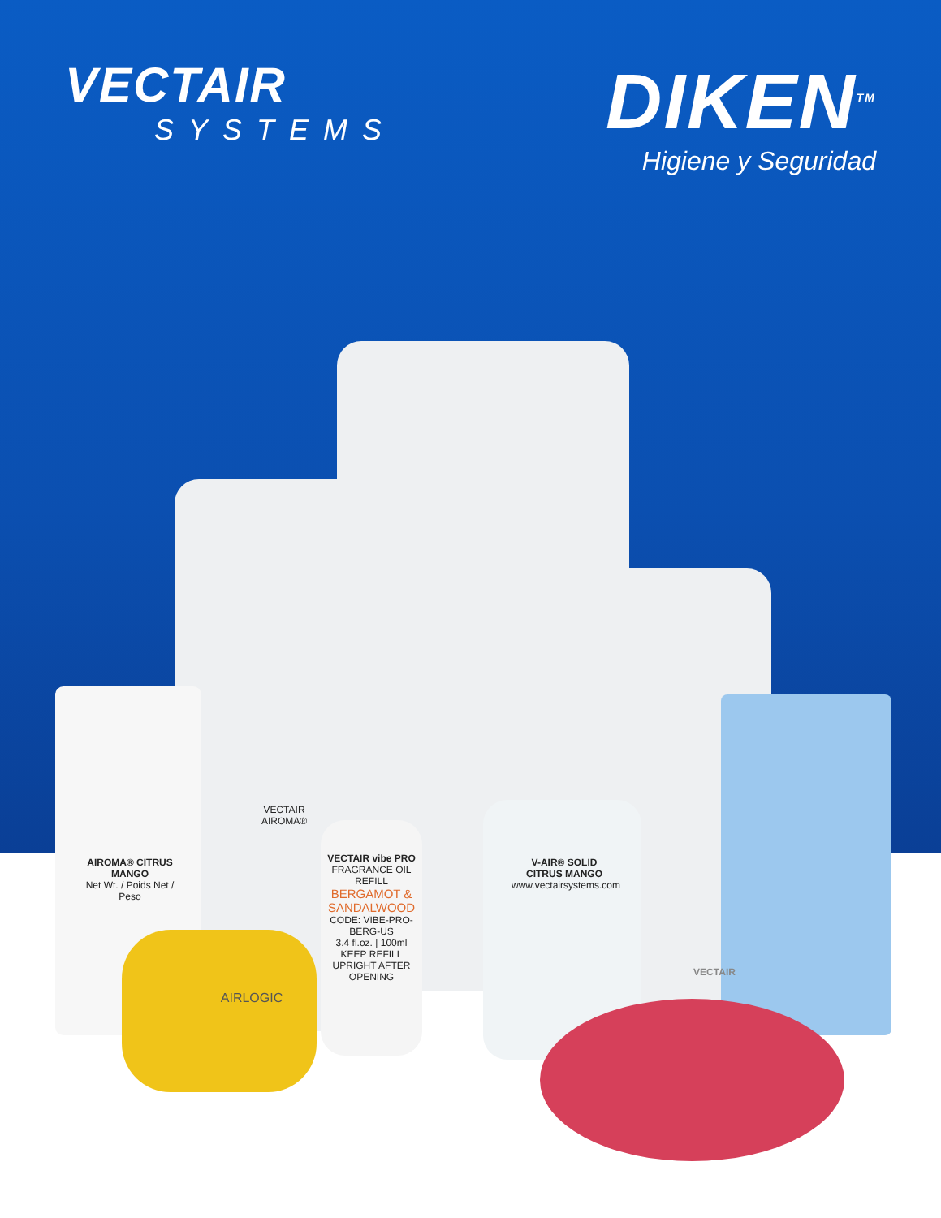VECTAIR
SYSTEMS
DIKEN<sup>TM</sup>
Higiene y Seguridad
VECTAIR AIROMA®
AIROMA® CITRUS MANGO
Net Wt. / Poids Net / Peso
AIRLOGIC
VECTAIR vibe PRO
FRAGRANCE OIL REFILL
BERGAMOT & SANDALWOOD
CODE: VIBE-PRO-BERG-US
3.4 fl.oz. | 100ml
KEEP REFILL UPRIGHT AFTER OPENING
V-AIR® SOLID
CITRUS MANGO
www.vectairsystems.com
VECTAIR